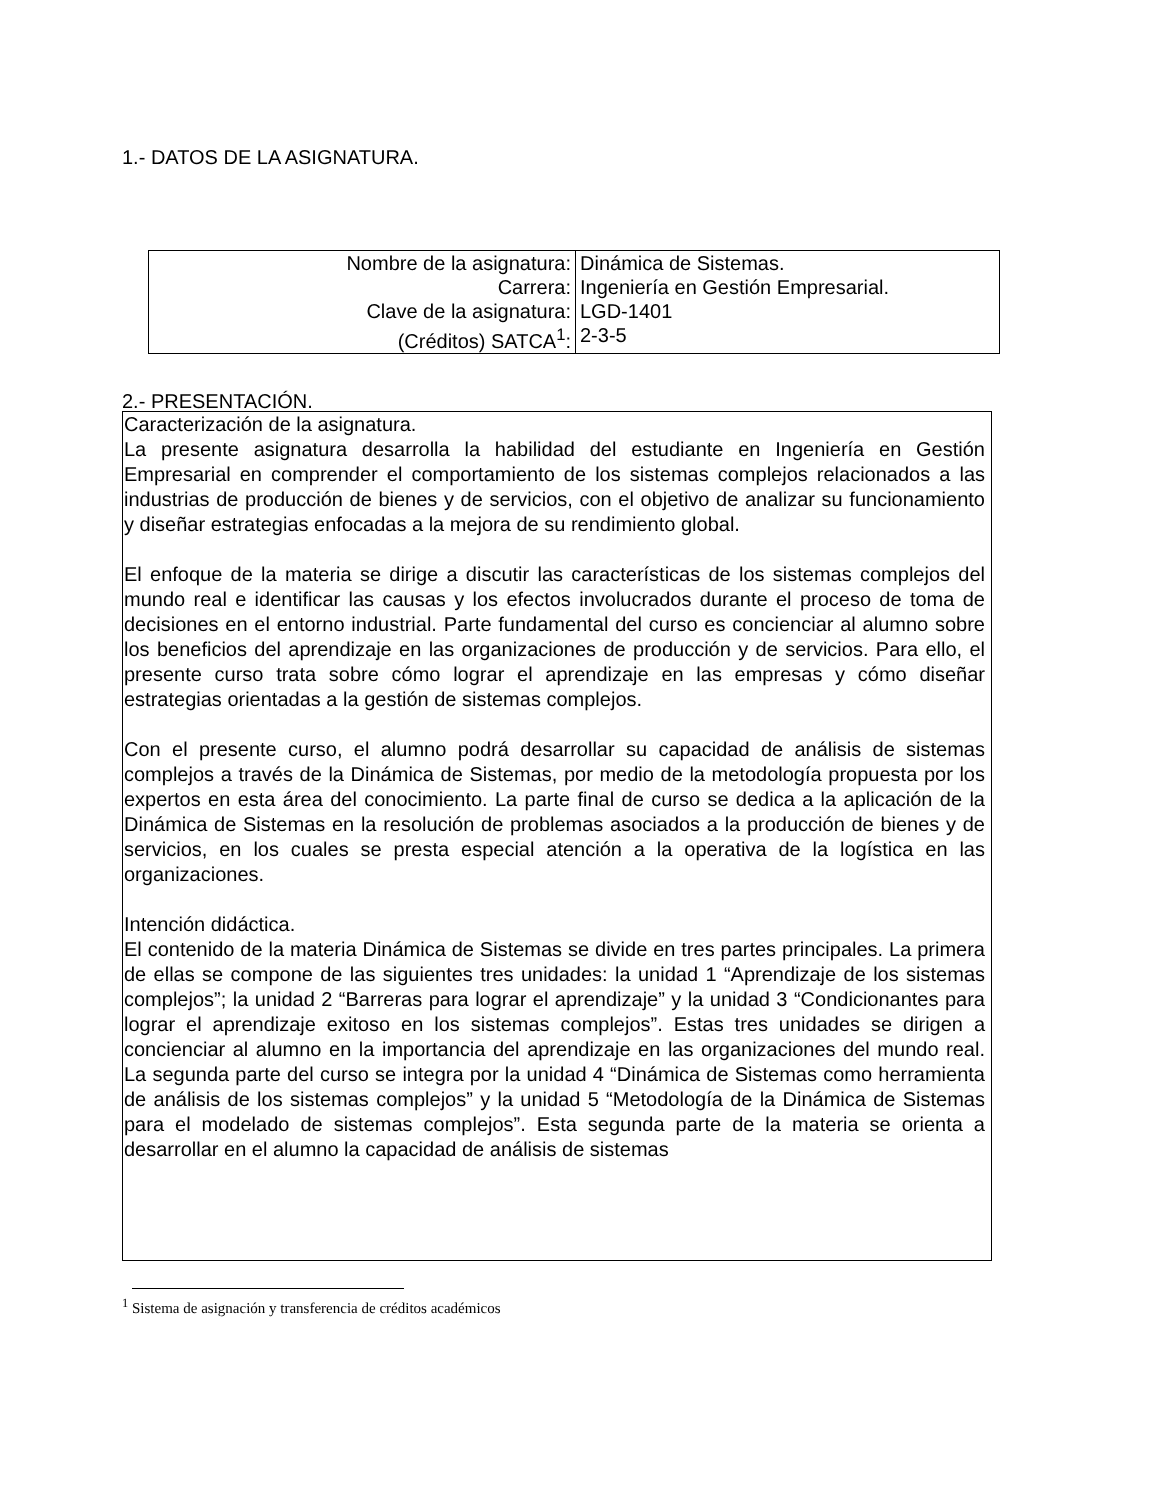1.- DATOS DE LA ASIGNATURA.
| Nombre de la asignatura: | Dinámica de Sistemas. |
| Carrera: | Ingeniería en Gestión Empresarial. |
| Clave de la asignatura: | LGD-1401 |
| (Créditos) SATCA<sup>1</sup>: | 2-3-5 |
2.- PRESENTACIÓN.
Caracterización de la asignatura.
La presente asignatura desarrolla la habilidad del estudiante en Ingeniería en Gestión Empresarial en comprender el comportamiento de los sistemas complejos relacionados a las industrias de producción de bienes y de servicios, con el objetivo de analizar su funcionamiento y diseñar estrategias enfocadas a la mejora de su rendimiento global.
El enfoque de la materia se dirige a discutir las características de los sistemas complejos del mundo real e identificar las causas y los efectos involucrados durante el proceso de toma de decisiones en el entorno industrial. Parte fundamental del curso es concienciar al alumno sobre los beneficios del aprendizaje en las organizaciones de producción y de servicios. Para ello, el presente curso trata sobre cómo lograr el aprendizaje en las empresas y cómo diseñar estrategias orientadas a la gestión de sistemas complejos.
Con el presente curso, el alumno podrá desarrollar su capacidad de análisis de sistemas complejos a través de la Dinámica de Sistemas, por medio de la metodología propuesta por los expertos en esta área del conocimiento. La parte final de curso se dedica a la aplicación de la Dinámica de Sistemas en la resolución de problemas asociados a la producción de bienes y de servicios, en los cuales se presta especial atención a la operativa de la logística en las organizaciones.
Intención didáctica.
El contenido de la materia Dinámica de Sistemas se divide en tres partes principales. La primera de ellas se compone de las siguientes tres unidades: la unidad 1 “Aprendizaje de los sistemas complejos”; la unidad 2 “Barreras para lograr el aprendizaje” y la unidad 3 “Condicionantes para lograr el aprendizaje exitoso en los sistemas complejos”. Estas tres unidades se dirigen a concienciar al alumno en la importancia del aprendizaje en las organizaciones del mundo real. La segunda parte del curso se integra por la unidad 4 “Dinámica de Sistemas como herramienta de análisis de los sistemas complejos” y la unidad 5 “Metodología de la Dinámica de Sistemas para el modelado de sistemas complejos”. Esta segunda parte de la materia se orienta a desarrollar en el alumno la capacidad de análisis de sistemas
<sup>1</sup> Sistema de asignación y transferencia de créditos académicos